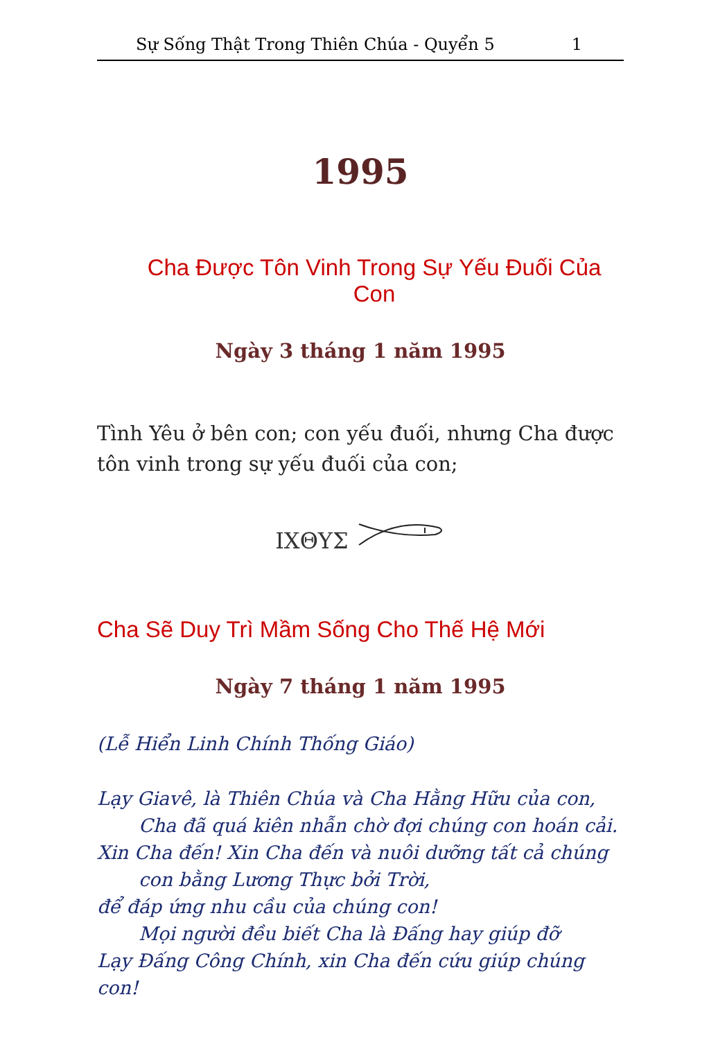Sự Sống Thật Trong Thiên Chúa - Quyển 5 1
1995
Cha Được Tôn Vinh Trong Sự Yếu Đuối Của Con
Ngày 3 tháng 1 năm 1995
Tình Yêu ở bên con; con yếu đuối, nhưng Cha được tôn vinh trong sự yếu đuối của con;
ΙΧΘΥΣ
Cha Sẽ Duy Trì Mầm Sống Cho Thế Hệ Mới
Ngày 7 tháng 1 năm 1995
(Lễ Hiển Linh Chính Thống Giáo)
Lạy Giavê, là Thiên Chúa và Cha Hằng Hữu của con,
Cha đã quá kiên nhẫn chờ đợi chúng con hoán cải.
Xin Cha đến! Xin Cha đến và nuôi dưỡng tất cả chúng
con bằng Lương Thực bởi Trời,
để đáp ứng nhu cầu của chúng con!
Mọi người đều biết Cha là Đấng hay giúp đỡ
Lạy Đấng Công Chính, xin Cha đến cứu giúp chúng con!